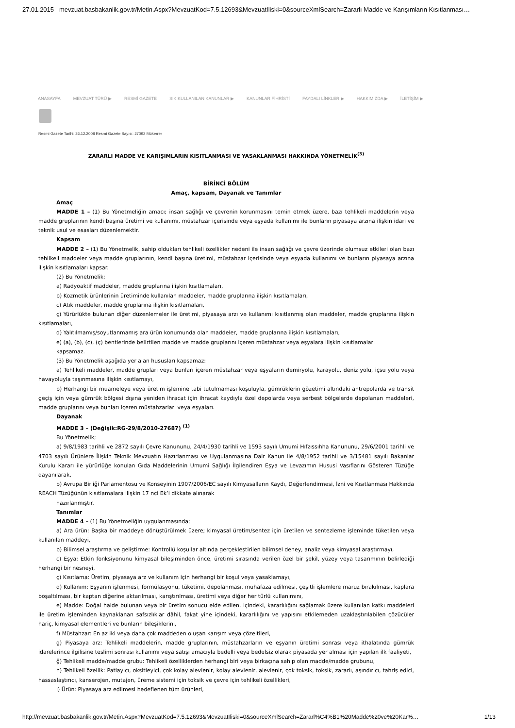27.01.2015 mevzuat.basbakanlik.gov.tr/Metin.Aspx?MevzuatKod=7.5.12693&MevzuatIliski=0&sourceXmlSearch=Zararlı Madde ve Karışımların Kısıtlanması…
ANASAYFA MEVZUAT TÜRÜ ▶ RESMİ GAZETE SIK KULLANILAN KANUNLAR ▶ KANUNLAR FİHRİSTİ FAYDALI LİNKLER ▶ HAKKIMIZDA ▶ İLETİŞİM ▶
Resmi Gazete Tarihi: 26.12.2008 Resmi Gazete Sayısı: 27092 Mükerrer
ZARARLI MADDE VE KARIŞIMLARIN KISITLANMASI VE YASAKLANMASI HAKKINDA YÖNETMELİK<sup>(3)</sup>
BİRİNCİ BÖLÜM
Amaç, kapsam, Dayanak ve Tanımlar
Amaç
MADDE 1 – (1) Bu Yönetmeliğin amacı; insan sağlığı ve çevrenin korunmasını temin etmek üzere, bazı tehlikeli maddelerin veya madde gruplarının kendi başına üretimi ve kullanımı, müstahzar içerisinde veya eşyada kullanımı ile bunların piyasaya arzına ilişkin idari ve teknik usul ve esasları düzenlemektir.
Kapsam
MADDE 2 – (1) Bu Yönetmelik, sahip oldukları tehlikeli özellikler nedeni ile insan sağlığı ve çevre üzerinde olumsuz etkileri olan bazı tehlikeli maddeler veya madde gruplarının, kendi başına üretimi, müstahzar içerisinde veya eşyada kullanımı ve bunların piyasaya arzına ilişkin kısıtlamaları kapsar.
(2) Bu Yönetmelik;
a) Radyoaktif maddeler, madde gruplarına ilişkin kısıtlamaları,
b) Kozmetik ürünlerinin üretiminde kullanılan maddeler, madde gruplarına ilişkin kısıtlamaları,
c) Atık maddeler, madde gruplarına ilişkin kısıtlamaları,
ç) Yürürlükte bulunan diğer düzenlemeler ile üretimi, piyasaya arzı ve kullanımı kısıtlanmış olan maddeler, madde gruplarına ilişkin kısıtlamaları,
d) Yalıtılmamış/soyutlanmamış ara ürün konumunda olan maddeler, madde gruplarına ilişkin kısıtlamaları,
e) (a), (b), (c), (ç) bentlerinde belirtilen madde ve madde gruplarını içeren müstahzar veya eşyalara ilişkin kısıtlamaları
kapsamaz.
(3) Bu Yönetmelik aşağıda yer alan hususları kapsamaz:
a) Tehlikeli maddeler, madde grupları veya bunları içeren müstahzar veya eşyaların demiryolu, karayolu, deniz yolu, içsu yolu veya havayoluyla taşınmasına ilişkin kısıtlamayı,
b) Herhangi bir muameleye veya üretim işlemine tabi tutulmaması koşuluyla, gümrüklerin gözetimi altındaki antrepolarda ve transit geçiş için veya gümrük bölgesi dışına yeniden ihracat için ihracat kaydıyla özel depolarda veya serbest bölgelerde depolanan maddeleri, madde gruplarını veya bunları içeren müstahzarları veya eşyaları.
Dayanak
MADDE 3 – (Değişik:RG-29/8/2010-27687) <sup>(1)</sup>
Bu Yönetmelik;
a) 9/8/1983 tarihli ve 2872 sayılı Çevre Kanununu, 24/4/1930 tarihli ve 1593 sayılı Umumi Hıfzıssıhha Kanununu, 29/6/2001 tarihli ve 4703 sayılı Ürünlere İlişkin Teknik Mevzuatın Hazırlanması ve Uygulanmasına Dair Kanun ile 4/8/1952 tarihli ve 3/15481 sayılı Bakanlar Kurulu Kararı ile yürürlüğe konulan Gıda Maddelerinin Umumi Sağlığı İlgilendiren Eşya ve Levazımın Hususi Vasıflarını Gösteren Tüzüğe dayanılarak,
b) Avrupa Birliği Parlamentosu ve Konseyinin 1907/2006/EC sayılı Kimyasalların Kaydı, Değerlendirmesi, İzni ve Kısıtlanması Hakkında REACH Tüzüğünün kısıtlamalara ilişkin 17 nci Ek’i dikkate alınarak
hazırlanmıştır.
Tanımlar
MADDE 4 – (1) Bu Yönetmeliğin uygulanmasında;
a) Ara ürün: Başka bir maddeye dönüştürülmek üzere; kimyasal üretim/sentez için üretilen ve sentezleme işleminde tüketilen veya kullanılan maddeyi,
b) Bilimsel araştırma ve geliştirme: Kontrollü koşullar altında gerçekleştirilen bilimsel deney, analiz veya kimyasal araştırmayı,
c) Eşya: Etkin fonksiyonunu kimyasal bileşiminden önce, üretimi sırasında verilen özel bir şekil, yüzey veya tasarımının belirlediği herhangi bir nesneyi,
ç) Kısıtlama: Üretim, piyasaya arz ve kullanım için herhangi bir koşul veya yasaklamayı,
d) Kullanım: Eşyanın işlenmesi, formülasyonu, tüketimi, depolanması, muhafaza edilmesi, çeşitli işlemlere maruz bırakılması, kaplara boşaltılması, bir kaptan diğerine aktarılması, karıştırılması, üretimi veya diğer her türlü kullanımını,
e) Madde: Doğal halde bulunan veya bir üretim sonucu elde edilen, içindeki, kararlılığını sağlamak üzere kullanılan katkı maddeleri ile üretim işleminden kaynaklanan safsızlıklar dâhil, fakat yine içindeki, kararlılığını ve yapısını etkilemeden uzaklaştırılabilen çözücüler hariç, kimyasal elementleri ve bunların bileşiklerini,
f) Müstahzar: En az iki veya daha çok maddeden oluşan karışım veya çözeltileri,
g) Piyasaya arz: Tehlikeli maddelerin, madde gruplarının, müstahzarların ve eşyanın üretimi sonrası veya ithalatında gümrük idarelerince ilgilisine teslimi sonrası kullanımı veya satışı amacıyla bedelli veya bedelsiz olarak piyasada yer alması için yapılan ilk faaliyeti,
ğ) Tehlikeli madde/madde grubu: Tehlikeli özelliklerden herhangi biri veya birkaçına sahip olan madde/madde grubunu,
h) Tehlikeli özellik: Patlayıcı, oksitleyici, çok kolay alevlenir, kolay alevlenir, alevlenir, çok toksik, toksik, zararlı, aşındırıcı, tahriş edici, hassaslaştırıcı, kanserojen, mutajen, üreme sistemi için toksik ve çevre için tehlikeli özellikleri,
ı) Ürün: Piyasaya arz edilmesi hedeflenen tüm ürünleri,
http://mevzuat.basbakanlik.gov.tr/Metin.Aspx?MevzuatKod=7.5.12693&MevzuatIliski=0&sourceXmlSearch=Zararl%C4%B1%20Madde%20ve%20Kar%… 1/13